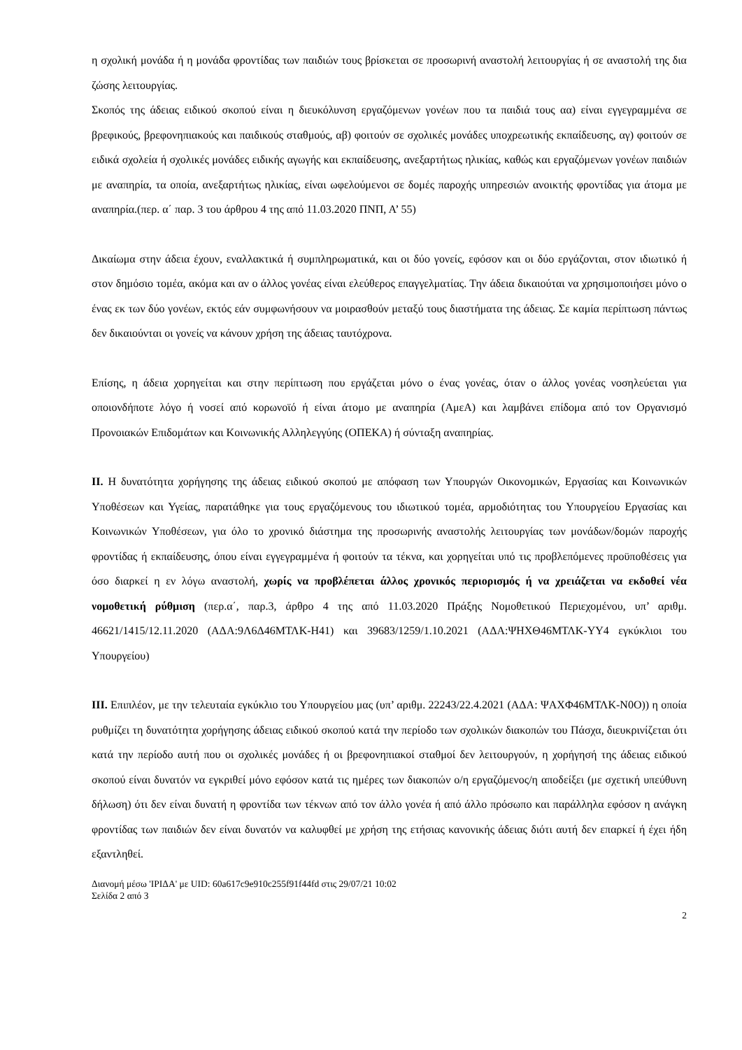η σχολική μονάδα ή η μονάδα φροντίδας των παιδιών τους βρίσκεται σε προσωρινή αναστολή λειτουργίας ή σε αναστολή της δια ζώσης λειτουργίας.
Σκοπός της άδειας ειδικού σκοπού είναι η διευκόλυνση εργαζόμενων γονέων που τα παιδιά τους αα) είναι εγγεγραμμένα σε βρεφικούς, βρεφονηπιακούς και παιδικούς σταθμούς, αβ) φοιτούν σε σχολικές μονάδες υποχρεωτικής εκπαίδευσης, αγ) φοιτούν σε ειδικά σχολεία ή σχολικές μονάδες ειδικής αγωγής και εκπαίδευσης, ανεξαρτήτως ηλικίας, καθώς και εργαζόμενων γονέων παιδιών με αναπηρία, τα οποία, ανεξαρτήτως ηλικίας, είναι ωφελούμενοι σε δομές παροχής υπηρεσιών ανοικτής φροντίδας για άτομα με αναπηρία.(περ. α΄ παρ. 3 του άρθρου 4 της από 11.03.2020 ΠΝΠ, Α’ 55)
Δικαίωμα στην άδεια έχουν, εναλλακτικά ή συμπληρωματικά, και οι δύο γονείς, εφόσον και οι δύο εργάζονται, στον ιδιωτικό ή στον δημόσιο τομέα, ακόμα και αν ο άλλος γονέας είναι ελεύθερος επαγγελματίας. Την άδεια δικαιούται να χρησιμοποιήσει μόνο ο ένας εκ των δύο γονέων, εκτός εάν συμφωνήσουν να μοιρασθούν μεταξύ τους διαστήματα της άδειας. Σε καμία περίπτωση πάντως δεν δικαιούνται οι γονείς να κάνουν χρήση της άδειας ταυτόχρονα.
Επίσης, η άδεια χορηγείται και στην περίπτωση που εργάζεται μόνο ο ένας γονέας, όταν ο άλλος γονέας νοσηλεύεται για οποιονδήποτε λόγο ή νοσεί από κορωνοϊό ή είναι άτομο με αναπηρία (ΑμεΑ) και λαμβάνει επίδομα από τον Οργανισμό Προνοιακών Επιδομάτων και Κοινωνικής Αλληλεγγύης (ΟΠΕΚΑ) ή σύνταξη αναπηρίας.
ΙΙ. Η δυνατότητα χορήγησης της άδειας ειδικού σκοπού με απόφαση των Υπουργών Οικονομικών, Εργασίας και Κοινωνικών Υποθέσεων και Υγείας, παρατάθηκε για τους εργαζόμενους του ιδιωτικού τομέα, αρμοδιότητας του Υπουργείου Εργασίας και Κοινωνικών Υποθέσεων, για όλο το χρονικό διάστημα της προσωρινής αναστολής λειτουργίας των μονάδων/δομών παροχής φροντίδας ή εκπαίδευσης, όπου είναι εγγεγραμμένα ή φοιτούν τα τέκνα, και χορηγείται υπό τις προβλεπόμενες προϋποθέσεις για όσο διαρκεί η εν λόγω αναστολή, χωρίς να προβλέπεται άλλος χρονικός περιορισμός ή να χρειάζεται να εκδοθεί νέα νομοθετική ρύθμιση (περ.α΄, παρ.3, άρθρο 4 της από 11.03.2020 Πράξης Νομοθετικού Περιεχομένου, υπ’ αριθμ. 46621/1415/12.11.2020 (ΑΔΑ:9Λ6Δ46ΜΤΛΚ-Η41) και 39683/1259/1.10.2021 (ΑΔΑ:ΨΗΧΘ46ΜΤΛΚ-ΥΥ4 εγκύκλιοι του Υπουργείου)
ΙΙΙ. Επιπλέον, με την τελευταία εγκύκλιο του Υπουργείου μας (υπ’ αριθμ. 22243/22.4.2021 (ΑΔΑ: ΨΑΧΦ46ΜΤΛΚ-Ν0Ο)) η οποία ρυθμίζει τη δυνατότητα χορήγησης άδειας ειδικού σκοπού κατά την περίοδο των σχολικών διακοπών του Πάσχα, διευκρινίζεται ότι κατά την περίοδο αυτή που οι σχολικές μονάδες ή οι βρεφονηπιακοί σταθμοί δεν λειτουργούν, η χορήγησή της άδειας ειδικού σκοπού είναι δυνατόν να εγκριθεί μόνο εφόσον κατά τις ημέρες των διακοπών ο/η εργαζόμενος/η αποδείξει (με σχετική υπεύθυνη δήλωση) ότι δεν είναι δυνατή η φροντίδα των τέκνων από τον άλλο γονέα ή από άλλο πρόσωπο και παράλληλα εφόσον η ανάγκη φροντίδας των παιδιών δεν είναι δυνατόν να καλυφθεί με χρήση της ετήσιας κανονικής άδειας διότι αυτή δεν επαρκεί ή έχει ήδη εξαντληθεί.
Διανομή μέσω 'ΙΡΙΔΑ' με UID: 60a617c9e910c255f91f44fd στις 29/07/21 10:02
Σελίδα 2 από 3
2